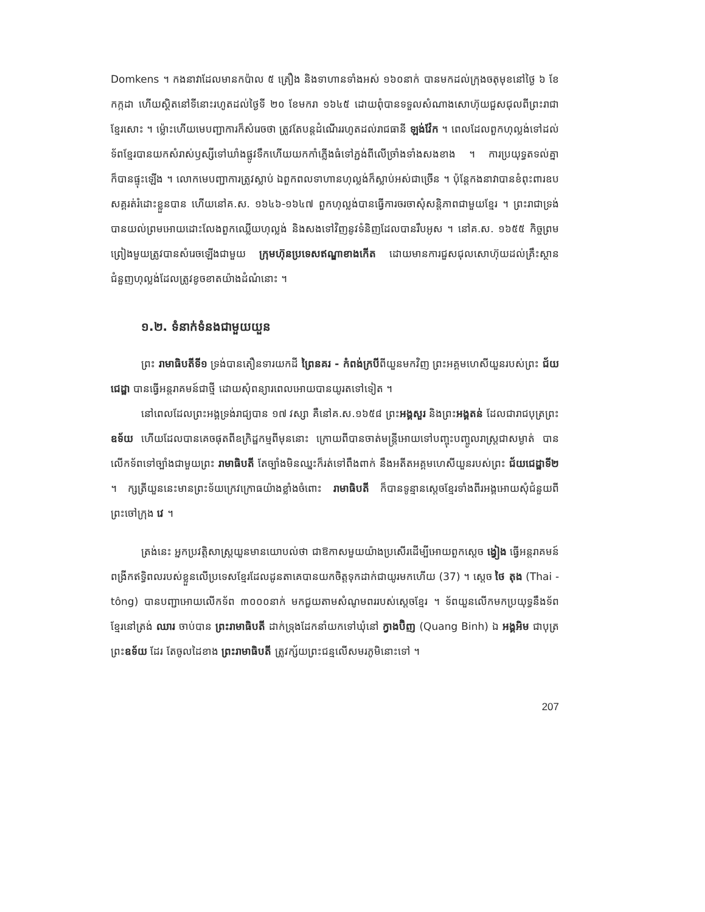Domkens ។ កងនាវាដែលមានកប៉ាល ៥ គ្រឿង និងទាហានទាំងអស់ ១៦០នាក់ បានមកដល់ក្រុងចតុមុខនៅថ្ងៃ ៦ ខែកក្កដា ហើយស្ថិតនៅទីនោះរហូតដល់ថ្ងៃទី ២០ ខែមករា ១៦៤៥ ដោយពុំបានទទួលសំណាងសោហ៊ុយជួសជុលពីព្រះរាជាខ្មែរសោះ ។ ម្ល៉ោះហើយមេបញ្ជាការក៏សំរេចថា ត្រូវតែបន្តដំណើររហូតដល់រាជធានី ឡង់វ៉ែក ។ ពេលដែលពួកហុល្លង់ទៅដល់ ទ័ពខ្មែរបានយកសំរាស់ឫស្សីទៅឃាំងផ្លូវទឹកហើយយកកាំភ្លើងធំទៅភ្ជង់ពីលើច្រាំងទាំងសងខាង ។ ការប្រយុទ្ធតទល់គ្នាក៏បានផ្ទុះឡើង ។ លោកមេបញ្ជាការត្រូវស្លាប់ ឯពួកពលទាហានហុល្លង់ក៏ស្លាប់អស់ជាច្រើន ។ ប៉ុន្តែកងនាវាបានខំពុះពារឧបសគ្គរត់រំដោះខ្លួនបាន ហើយនៅគ.ស. ១៦៤៦-១៦៤៧ ពួកហុល្លង់បានធ្វើការចរចាសុំសន្តិភាពជាមួយខ្មែរ ។ ព្រះរាជាទ្រង់បានយល់ព្រមអោយដោះលែងពួកឈ្លើយហុល្លង់ និងសងទៅវិញនូវទំនិញដែលបានរឹបអូស ។ នៅគ.ស. ១៦៥៥ កិច្ចព្រមព្រៀងមួយត្រូវបានសំរេចឡើងជាមួយ ក្រុមហ៊ុនប្រទេសឥណ្ឌាខាងកើត ដោយមានការជួសជុលសោហ៊ុយដល់គ្រឹះស្ថានជំនួញហុល្លង់ដែលត្រូវខូចខាតយ៉ាងដំណំនោះ ។
១.២. ទំនាក់ទំនងជាមួយយួន
ព្រះ រាមាធិបតីទី១ ទ្រង់បានតឿនទារយកដី ព្រៃនគរ - កំពង់ក្របីពីយួនមកវិញ ព្រះអគ្គមហេសីយួនរបស់ព្រះ ជ័យជេដ្ឋា បានធ្វើអន្តរាគមន៍ជាថ្មី ដោយសុំពន្យារពេលអោយបានយូរតទៅទៀត ។
នៅពេលដែលព្រះអង្គទ្រង់រាជ្យបាន ១៧ វស្សា គឺនៅគ.ស.១៦៥៨ ព្រះអង្គសួរ និងព្រះអង្គតន់ ដែលជារាជបុត្រព្រះ ឧទ័យ ហើយដែលបានគេចផុតពីឧក្រិដ្ឋកម្មពីមុននោះ ក្រោយពីបានចាត់មន្ត្រីអោយទៅបញ្ចុះបញ្ចូលរាស្ត្រជាសម្ងាត់ បានលើកទ័ពទៅច្បាំងជាមួយព្រះ រាមាធិបតី តែច្បាំងមិនឈ្នះក៏រត់ទៅពឹងពាក់ នឹងអតីតអគ្គមហេសីយួនរបស់ព្រះ ជ័យជេដ្ឋាទី២ ។ ក្សត្រីយួននេះមានព្រះទ័យក្រេវក្រោធយ៉ាងខ្លាំងចំពោះ រាមាធិបតី ក៏បានទូន្មានស្តេចខ្មែរទាំងពីរអង្គអោយសុំជំនួយពីព្រះចៅក្រុង វេ ។
ត្រង់នេះ អ្នកប្រវត្តិសាស្ត្រយួនមានយោបល់ថា ជាឱកាសមួយយ៉ាងប្រសើរដើម្បីអោយពួកស្តេច ង្វៀង ធ្វើអន្តរាគមន៍ ពង្រីកឥទ្ធិពលរបស់ខ្លួនលើប្រទេសខ្មែរដែលដូនតាគេបានយកចិត្តទុកដាក់ជាយូរមកហើយ (37) ។ ស្តេច ថៃ តុង (Thai - tông) បានបញ្ជាអោយលើកទ័ព ៣០០០នាក់ មកជួយតាមសំណូមពររបស់ស្តេចខ្មែរ ។ ទ័ពយួនលើកមកប្រយុទ្ធនឹងទ័ពខ្មែរនៅត្រង់ ឈារ ចាប់បាន ព្រះរាមាធិបតី ដាក់ទ្រុងដែកនាំយកទៅឃុំនៅ ក្វាងប៊ិញ (Quang Binh) ឯ អង្គអិម ជាបុត្រព្រះឧទ័យ ដែរ តែចូលដៃខាង ព្រះរាមាធិបតី ត្រូវក្ស័យព្រះជន្មលើសមរភូមិនោះទៅ ។
207